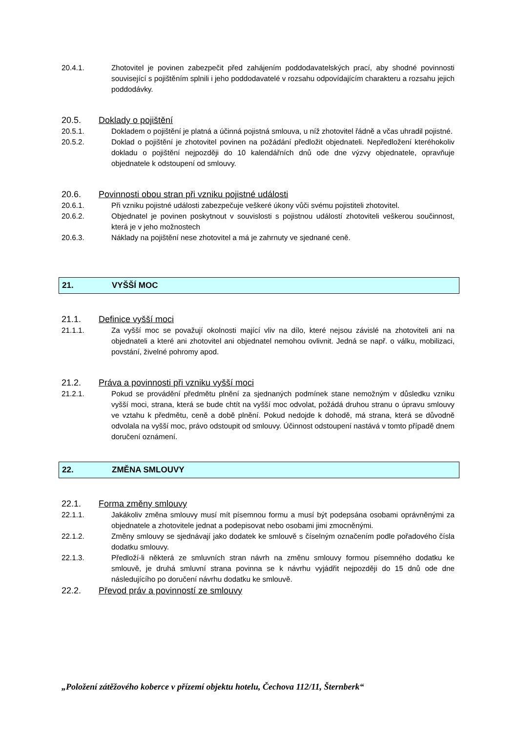20.4.1. Zhotovitel je povinen zabezpečit před zahájením poddodavatelských prací, aby shodné povinnosti související s pojištěním splnili i jeho poddodavatelé v rozsahu odpovídajícím charakteru a rozsahu jejich poddodávky.
20.5. Doklady o pojištění
20.5.1. Dokladem o pojištění je platná a účinná pojistná smlouva, u níž zhotovitel řádně a včas uhradil pojistné.
20.5.2. Doklad o pojištění je zhotovitel povinen na požádání předložit objednateli. Nepředložení kteréhokoliv dokladu o pojištění nejpozději do 10 kalendářních dnů ode dne výzvy objednatele, opravňuje objednatele k odstoupení od smlouvy.
20.6. Povinnosti obou stran při vzniku pojistné události
20.6.1. Při vzniku pojistné události zabezpečuje veškeré úkony vůči svému pojistiteli zhotovitel.
20.6.2. Objednatel je povinen poskytnout v souvislosti s pojistnou událostí zhotoviteli veškerou součinnost, která je v jeho možnostech
20.6.3. Náklady na pojištění nese zhotovitel a má je zahrnuty ve sjednané ceně.
21.
VYŠŠÍ MOC
21.1. Definice vyšší moci
21.1.1. Za vyšší moc se považují okolnosti mající vliv na dílo, které nejsou závislé na zhotoviteli ani na objednateli a které ani zhotovitel ani objednatel nemohou ovlivnit. Jedná se např. o válku, mobilizaci, povstání, živelné pohromy apod.
21.2. Práva a povinnosti při vzniku vyšší moci
21.2.1. Pokud se provádění předmětu plnění za sjednaných podmínek stane nemožným v důsledku vzniku vyšší moci, strana, která se bude chtít na vyšší moc odvolat, požádá druhou stranu o úpravu smlouvy ve vztahu k předmětu, ceně a době plnění. Pokud nedojde k dohodě, má strana, která se důvodně odvolala na vyšší moc, právo odstoupit od smlouvy. Účinnost odstoupení nastává v tomto případě dnem doručení oznámení.
22.
ZMĚNA SMLOUVY
22.1. Forma změny smlouvy
22.1.1. Jakákoliv změna smlouvy musí mít písemnou formu a musí být podepsána osobami oprávněnými za objednatele a zhotovitele jednat a podepisovat nebo osobami jimi zmocněnými.
22.1.2. Změny smlouvy se sjednávají jako dodatek ke smlouvě s číselným označením podle pořadového čísla dodatku smlouvy.
22.1.3. Předloží-li některá ze smluvních stran návrh na změnu smlouvy formou písemného dodatku ke smlouvě, je druhá smluvní strana povinna se k návrhu vyjádřit nejpozději do 15 dnů ode dne následujícího po doručení návrhu dodatku ke smlouvě.
22.2. Převod práv a povinností ze smlouvy
„Položení zátěžového koberce v přízemí objektu hotelu, Čechova 112/11, Šternberk“